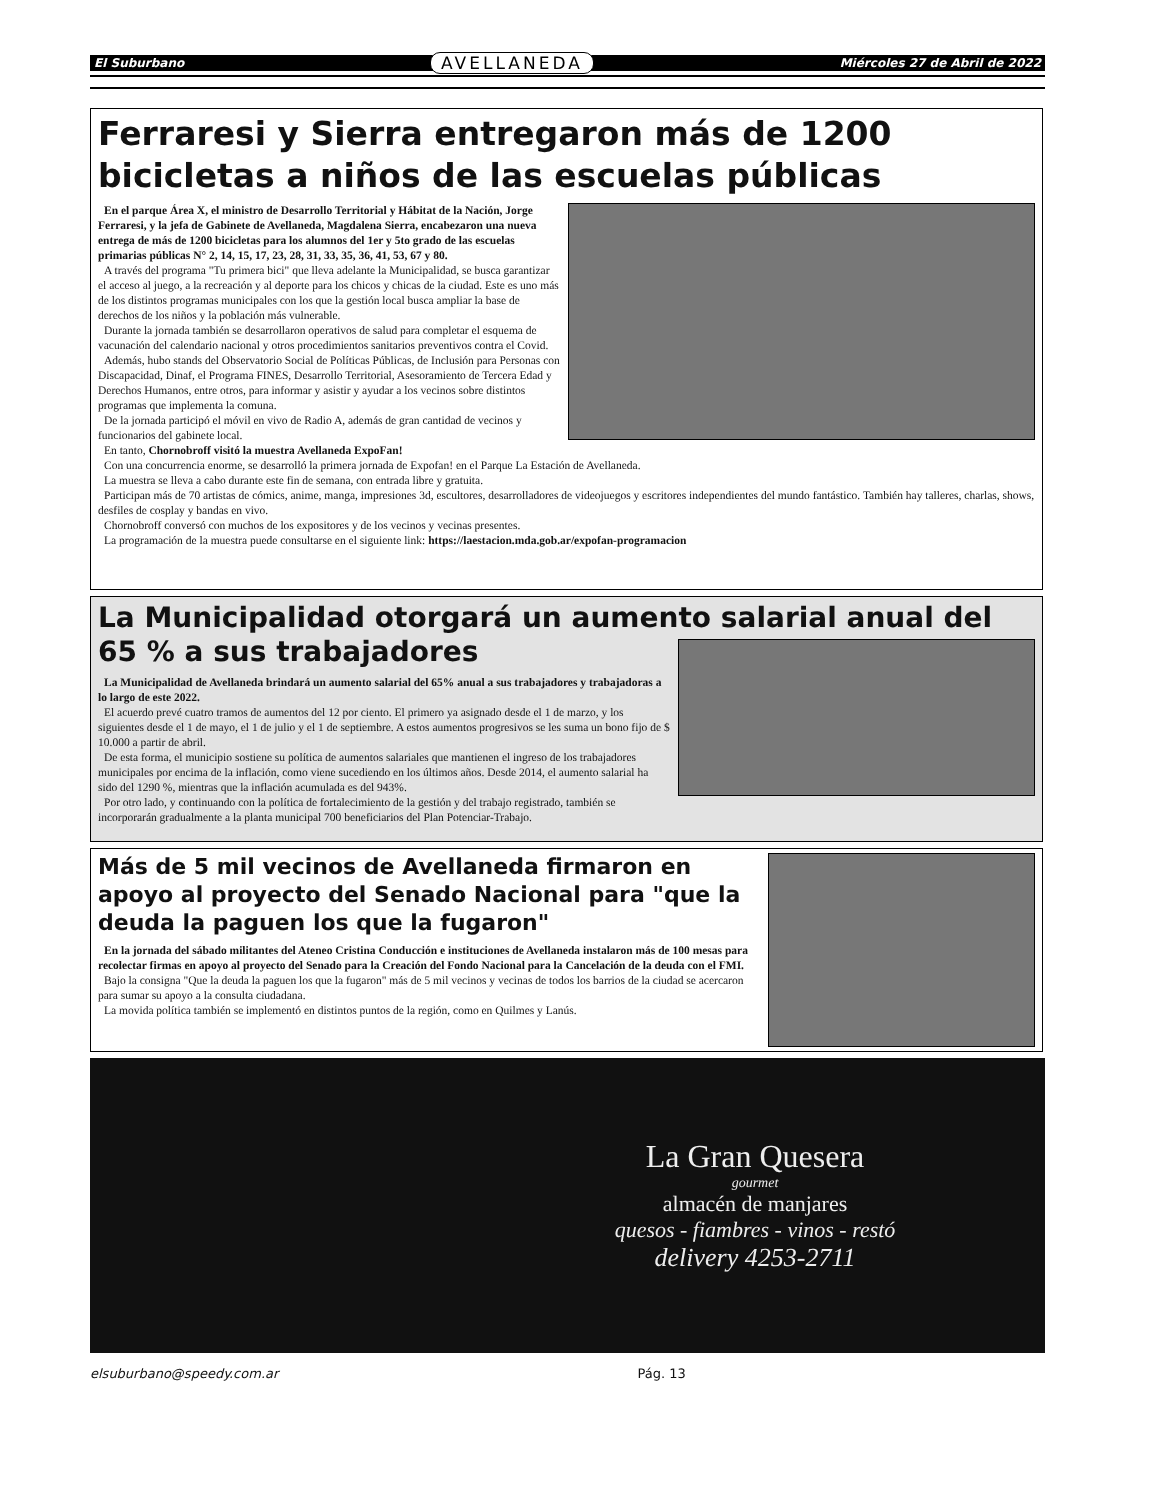El Suburbano AVELLANEDA Miércoles 27 de Abril de 2022
Ferraresi y Sierra entregaron más de 1200 bicicletas a niños de las escuelas públicas
En el parque Área X, el ministro de Desarrollo Territorial y Hábitat de la Nación, Jorge Ferraresi, y la jefa de Gabinete de Avellaneda, Magdalena Sierra, encabezaron una nueva entrega de más de 1200 bicicletas para los alumnos del 1er y 5to grado de las escuelas primarias públicas N° 2, 14, 15, 17, 23, 28, 31, 33, 35, 36, 41, 53, 67 y 80.
A través del programa "Tu primera bici" que lleva adelante la Municipalidad, se busca garantizar el acceso al juego, a la recreación y al deporte para los chicos y chicas de la ciudad. Este es uno más de los distintos programas municipales con los que la gestión local busca ampliar la base de derechos de los niños y la población más vulnerable.
Durante la jornada también se desarrollaron operativos de salud para completar el esquema de vacunación del calendario nacional y otros procedimientos sanitarios preventivos contra el Covid.
Además, hubo stands del Observatorio Social de Políticas Públicas, de Inclusión para Personas con Discapacidad, Dinaf, el Programa FINES, Desarrollo Territorial, Asesoramiento de Tercera Edad y Derechos Humanos, entre otros, para informar y asistir y ayudar a los vecinos sobre distintos programas que implementa la comuna.
De la jornada participó el móvil en vivo de Radio A, además de gran cantidad de vecinos y funcionarios del gabinete local.
En tanto, Chornobroff visitó la muestra Avellaneda ExpoFan!
Con una concurrencia enorme, se desarrolló la primera jornada de Expofan! en el Parque La Estación de Avellaneda.
La muestra se lleva a cabo durante este fin de semana, con entrada libre y gratuita.
Participan más de 70 artistas de cómics, anime, manga, impresiones 3d, escultores, desarrolladores de videojuegos y escritores independientes del mundo fantástico. También hay talleres, charlas, shows, desfiles de cosplay y bandas en vivo.
Chornobroff conversó con muchos de los expositores y de los vecinos y vecinas presentes.
La programación de la muestra puede consultarse en el siguiente link: https://laestacion.mda.gob.ar/expofan-programacion
La Municipalidad otorgará un aumento salarial anual del 65 % a sus trabajadores
La Municipalidad de Avellaneda brindará un aumento salarial del 65% anual a sus trabajadores y trabajadoras a lo largo de este 2022.
El acuerdo prevé cuatro tramos de aumentos del 12 por ciento. El primero ya asignado desde el 1 de marzo, y los siguientes desde el 1 de mayo, el 1 de julio y el 1 de septiembre. A estos aumentos progresivos se les suma un bono fijo de $ 10.000 a partir de abril.
De esta forma, el municipio sostiene su política de aumentos salariales que mantienen el ingreso de los trabajadores municipales por encima de la inflación, como viene sucediendo en los últimos años. Desde 2014, el aumento salarial ha sido del 1290 %, mientras que la inflación acumulada es del 943%.
Por otro lado, y continuando con la política de fortalecimiento de la gestión y del trabajo registrado, también se incorporarán gradualmente a la planta municipal 700 beneficiarios del Plan Potenciar-Trabajo.
Más de 5 mil vecinos de Avellaneda firmaron en apoyo al proyecto del Senado Nacional para "que la deuda la paguen los que la fugaron"
En la jornada del sábado militantes del Ateneo Cristina Conducción e instituciones de Avellaneda instalaron más de 100 mesas para recolectar firmas en apoyo al proyecto del Senado para la Creación del Fondo Nacional para la Cancelación de la deuda con el FMI.
Bajo la consigna "Que la deuda la paguen los que la fugaron" más de 5 mil vecinos y vecinas de todos los barrios de la ciudad se acercaron para sumar su apoyo a la consulta ciudadana.
La movida política también se implementó en distintos puntos de la región, como en Quilmes y Lanús.
La Gran Quesera
gourmet
almacén de manjares
quesos - fiambres - vinos - restó
delivery 4253-2711
elsuburbano@speedy.com.ar Pág. 13